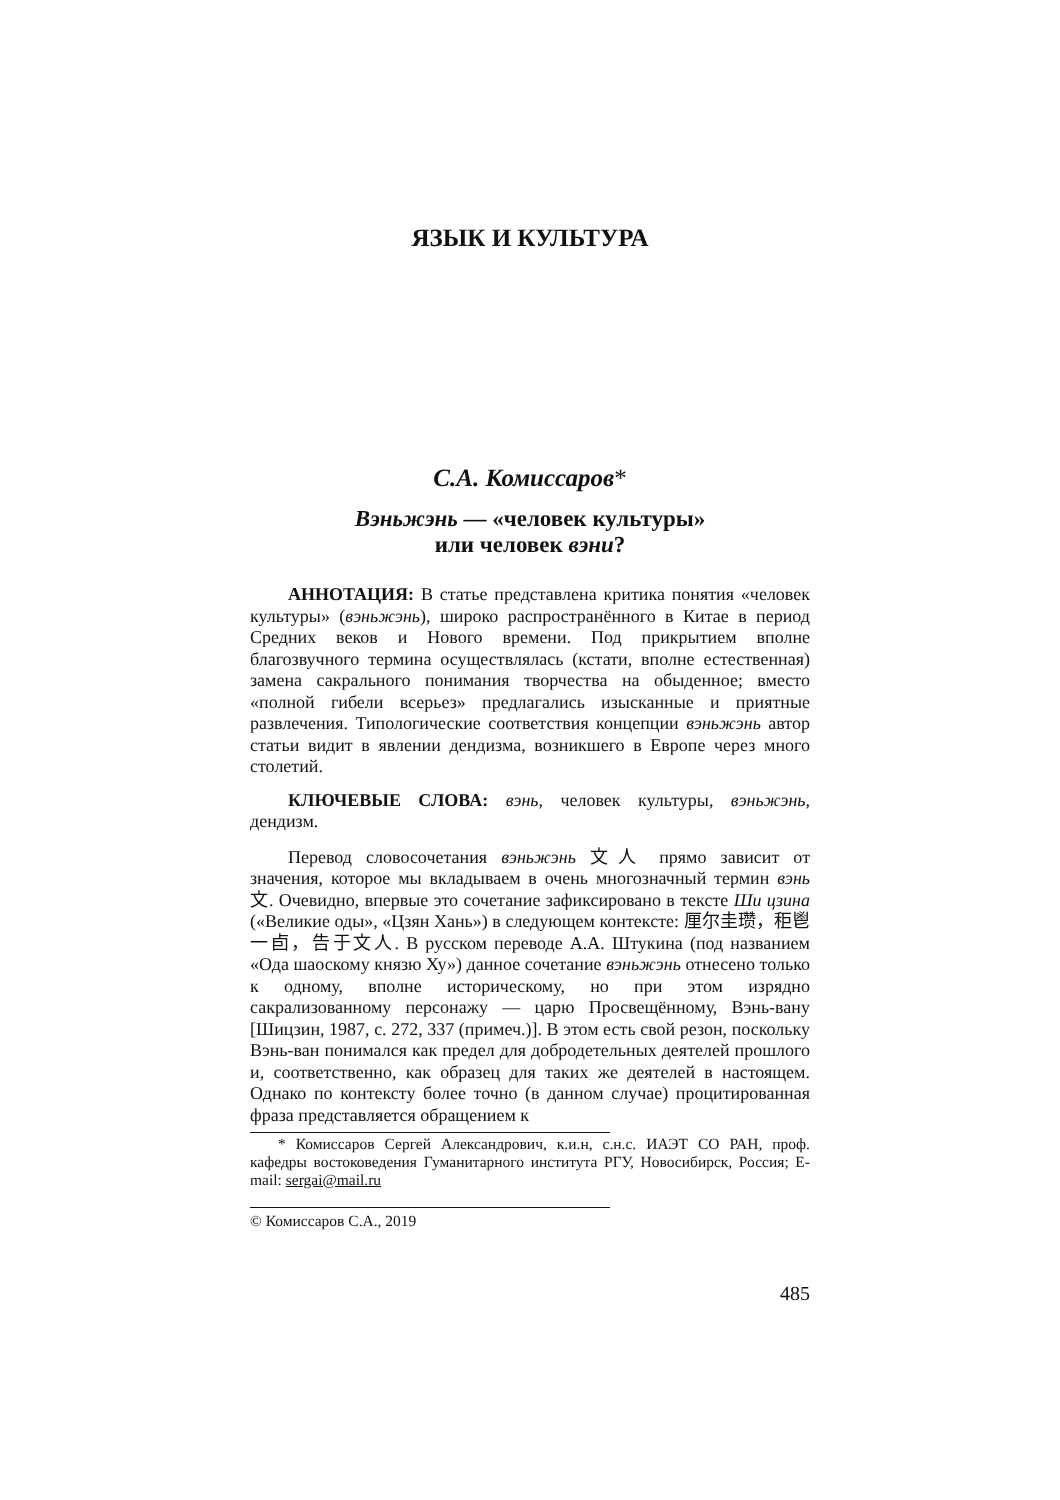ЯЗЫК И КУЛЬТУРА
С.А. Комиссаров*
Вэньжэнь — «человек культуры»
или человек вэни?
АННОТАЦИЯ: В статье представлена критика понятия «человек культуры» (вэньжэнь), широко распространённого в Китае в период Средних веков и Нового времени. Под прикрытием вполне благозвучного термина осуществлялась (кстати, вполне естественная) замена сакрального понимания творчества на обыденное; вместо «полной гибели всерьез» предлагались изысканные и приятные развлечения. Типологические соответствия концепции вэньжэнь автор статьи видит в явлении дендизма, возникшего в Европе через много столетий.
КЛЮЧЕВЫЕ СЛОВА: вэнь, человек культуры, вэньжэнь, дендизм.
Перевод словосочетания вэньжэнь 文人 прямо зависит от значения, которое мы вкладываем в очень многозначный термин вэнь 文. Очевидно, впервые это сочетание зафиксировано в тексте Ши цзина («Великие оды», «Цзян Хань») в следующем контексте: 厘尔圭瓒，秬鬯一卣，告于文人. В русском переводе А.А. Штукина (под названием «Ода шаоскому князю Ху») данное сочетание вэньжэнь отнесено только к одному, вполне историческому, но при этом изрядно сакрализованному персонажу — царю Просвещённому, Вэнь-вану [Шицзин, 1987, с. 272, 337 (примеч.)]. В этом есть свой резон, поскольку Вэнь-ван понимался как предел для добродетельных деятелей прошлого и, соответственно, как образец для таких же деятелей в настоящем. Однако по контексту более точно (в данном случае) процитированная фраза представляется обращением к
* Комиссаров Сергей Александрович, к.и.н, с.н.с. ИАЭТ СО РАН, проф. кафедры востоковедения Гуманитарного института РГУ, Новосибирск, Россия; E-mail: sergai@mail.ru
© Комиссаров С.А., 2019
485